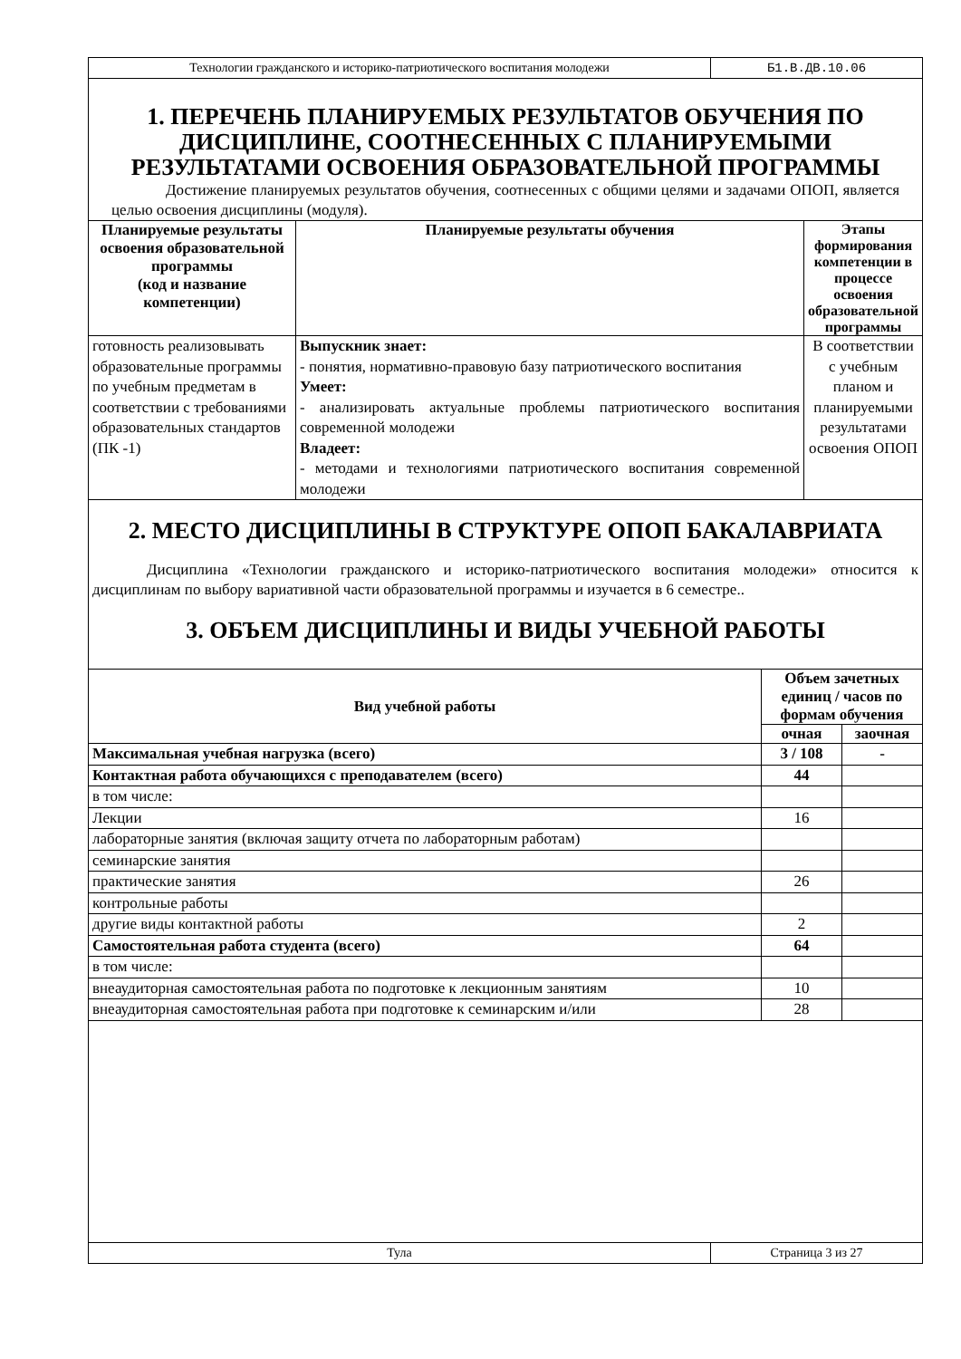| Технологии гражданского и историко-патриотического воспитания молодежи | Б1.В.ДВ.10.06 |
1. ПЕРЕЧЕНЬ ПЛАНИРУЕМЫХ РЕЗУЛЬТАТОВ ОБУЧЕНИЯ ПО ДИСЦИПЛИНЕ, СООТНЕСЕННЫХ С ПЛАНИРУЕМЫМИ РЕЗУЛЬТАТАМИ ОСВОЕНИЯ ОБРАЗОВАТЕЛЬНОЙ ПРОГРАММЫ
Достижение планируемых результатов обучения, соотнесенных с общими целями и задачами ОПОП, является целью освоения дисциплины (модуля).
| Планируемые результаты освоения образовательной программы (код и название компетенции) | Планируемые результаты обучения | Этапы формирования компетенции в процессе освоения образовательной программы |
| --- | --- | --- |
| готовность реализовывать образовательные программы по учебным предметам в соответствии с требованиями образовательных стандартов (ПК -1) | Выпускник знает: - понятия, нормативно-правовую базу патриотического воспитания Умеет: - анализировать актуальные проблемы патриотического воспитания современной молодежи Владеет: - методами и технологиями патриотического воспитания современной молодежи | В соответствии с учебным планом и планируемыми результатами освоения ОПОП |
2. МЕСТО ДИСЦИПЛИНЫ В СТРУКТУРЕ ОПОП БАКАЛАВРИАТА
Дисциплина «Технологии гражданского и историко-патриотического воспитания молодежи» относится к дисциплинам по выбору вариативной части образовательной программы и изучается в 6 семестре..
3. ОБЪЕМ ДИСЦИПЛИНЫ И ВИДЫ УЧЕБНОЙ РАБОТЫ
| Вид учебной работы | Объем зачетных единиц / часов по формам обучения | |
| --- | --- | --- |
| | очная | заочная |
| Максимальная учебная нагрузка (всего) | 3 / 108 | - |
| Контактная работа обучающихся с преподавателем (всего) | 44 | |
| в том числе: | | |
| Лекции | 16 | |
| лабораторные занятия (включая защиту отчета по лабораторным работам) | | |
| семинарские занятия | | |
| практические занятия | 26 | |
| контрольные работы | | |
| другие виды контактной работы | 2 | |
| Самостоятельная работа студента (всего) | 64 | |
| в том числе: | | |
| внеаудиторная самостоятельная работа по подготовке к лекционным занятиям | 10 | |
| внеаудиторная самостоятельная работа при подготовке к семинарским и/или | 28 | |
| Тула | Страница 3 из 27 |